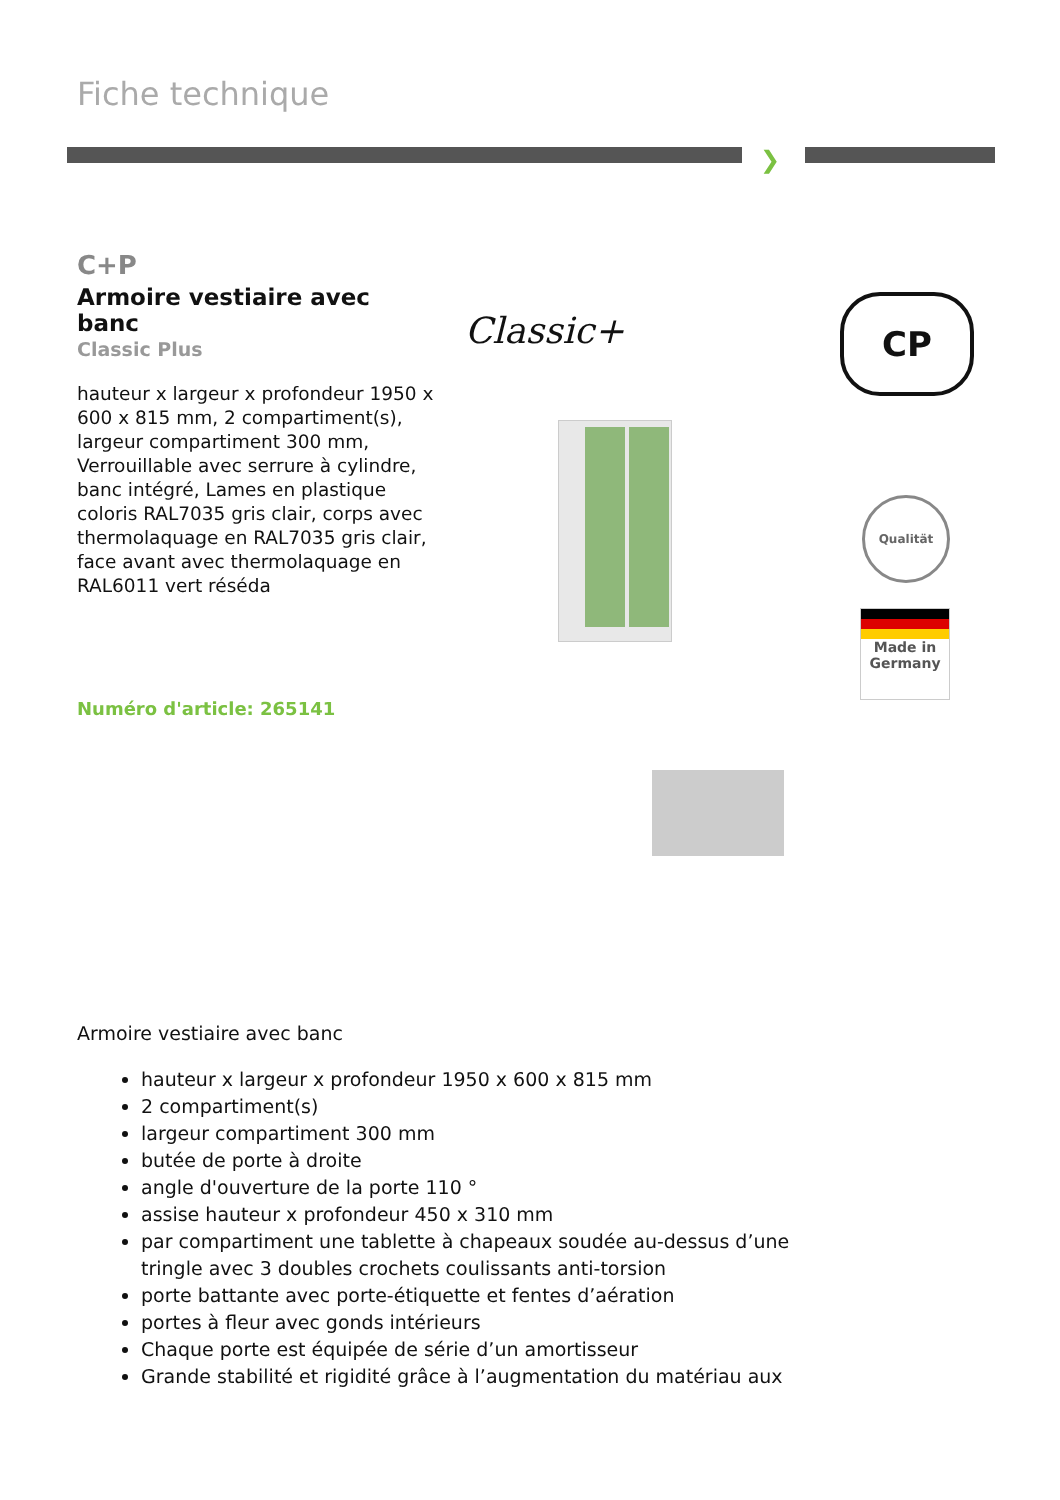Fiche technique
❯
C+P
Armoire vestiaire avec banc
Classic Plus
hauteur x largeur x profondeur 1950 x 600 x 815 mm, 2 compartiment(s), largeur compartiment 300 mm, Verrouillable avec serrure à cylindre, banc intégré, Lames en plastique coloris RAL7035 gris clair, corps avec thermolaquage en RAL7035 gris clair, face avant avec thermolaquage en RAL6011 vert réséda
Numéro d'article: 265141
Classic+ CP
Qualität
Made in Germany
Armoire vestiaire avec banc
hauteur x largeur x profondeur 1950 x 600 x 815 mm
2 compartiment(s)
largeur compartiment 300 mm
butée de porte à droite
angle d'ouverture de la porte 110 °
assise hauteur x profondeur 450 x 310 mm
par compartiment une tablette à chapeaux soudée au-dessus d’une tringle avec 3 doubles crochets coulissants anti-torsion
porte battante avec porte-étiquette et fentes d’aération
portes à fleur avec gonds intérieurs
Chaque porte est équipée de série d’un amortisseur
Grande stabilité et rigidité grâce à l’augmentation du matériau aux